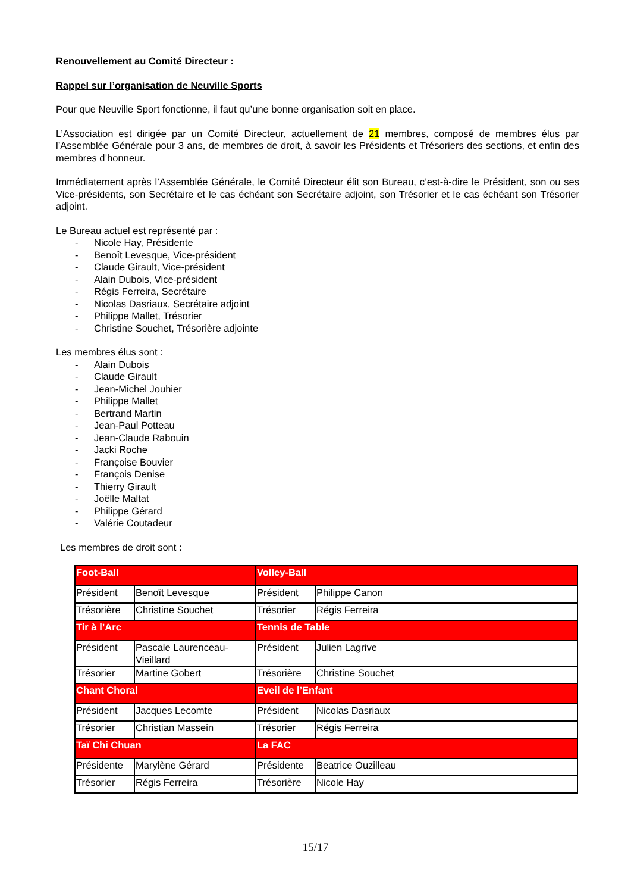Renouvellement au Comité Directeur :
Rappel sur l’organisation de Neuville Sports
Pour que Neuville Sport fonctionne, il faut qu’une bonne organisation soit en place.
L’Association est dirigée par un Comité Directeur, actuellement de 21 membres, composé de membres élus par l’Assemblée Générale pour 3 ans, de membres de droit, à savoir les Présidents et Trésoriers des sections, et enfin des membres d’honneur.
Immédiatement après l’Assemblée Générale, le Comité Directeur élit son Bureau, c’est-à-dire le Président, son ou ses Vice-présidents, son Secrétaire et le cas échéant son Secrétaire adjoint, son Trésorier et le cas échéant son Trésorier adjoint.
Le Bureau actuel est représenté par :
- Nicole Hay, Présidente
- Benoît Levesque, Vice-président
- Claude Girault, Vice-président
- Alain Dubois, Vice-président
- Régis Ferreira, Secrétaire
- Nicolas Dasriaux, Secrétaire adjoint
- Philippe Mallet, Trésorier
- Christine Souchet, Trésorière adjointe
Les membres élus sont :
- Alain Dubois
- Claude Girault
- Jean-Michel Jouhier
- Philippe Mallet
- Bertrand Martin
- Jean-Paul Potteau
- Jean-Claude Rabouin
- Jacki Roche
- Françoise Bouvier
- François Denise
- Thierry Girault
- Joëlle Maltat
- Philippe Gérard
- Valérie Coutadeur
Les membres de droit sont :
| Foot-Ball | | Volley-Ball | |
| Président | Benoît Levesque | Président | Philippe Canon |
| Trésorière | Christine Souchet | Trésorier | Régis Ferreira |
| Tir à l’Arc | | Tennis de Table | |
| Président | Pascale Laurenceau-Vieillard | Président | Julien Lagrive |
| Trésorier | Martine Gobert | Trésorière | Christine Souchet |
| Chant Choral | | Eveil de l’Enfant | |
| Président | Jacques Lecomte | Président | Nicolas Dasriaux |
| Trésorier | Christian Massein | Trésorier | Régis Ferreira |
| Taï Chi Chuan | | La FAC | |
| Présidente | Marylène Gérard | Présidente | Beatrice Ouzilleau |
| Trésorier | Régis Ferreira | Trésorière | Nicole Hay |
15/17